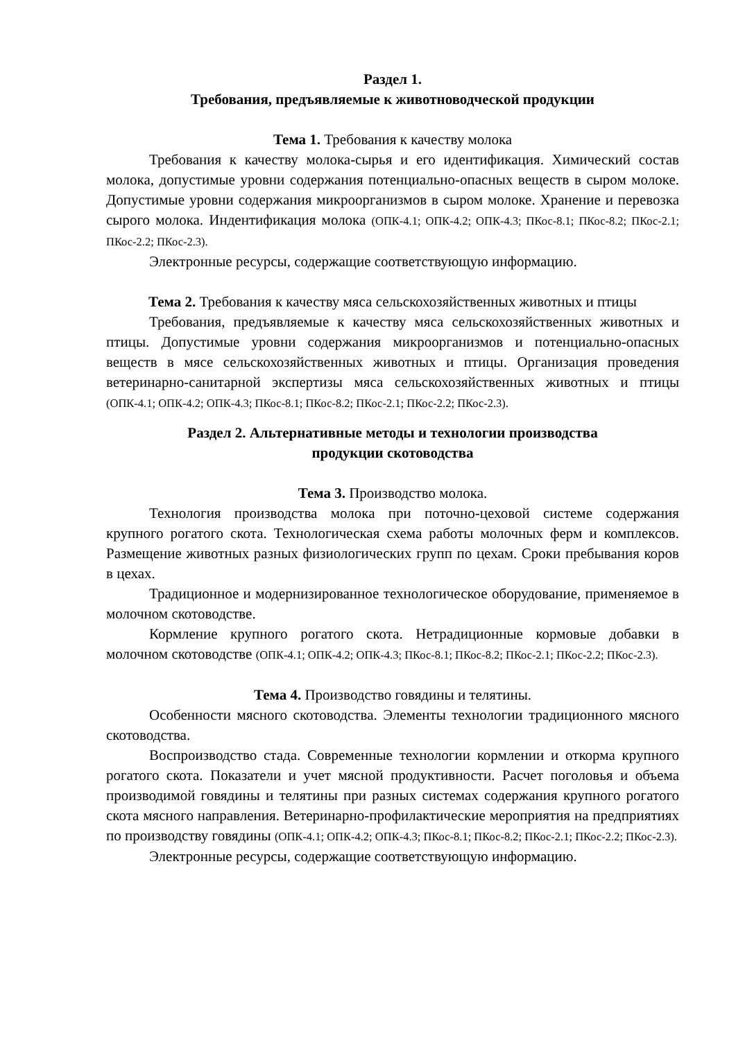Раздел 1.
Требования, предъявляемые к животноводческой продукции
Тема 1. Требования к качеству молока
Требования к качеству молока-сырья и его идентификация. Химический состав молока, допустимые уровни содержания потенциально-опасных веществ в сыром молоке. Допустимые уровни содержания микроорганизмов в сыром молоке. Хранение и перевозка сырого молока. Индентификация молока (ОПК-4.1; ОПК-4.2; ОПК-4.3; ПКос-8.1; ПКос-8.2; ПКос-2.1; ПКос-2.2; ПКос-2.3).
Электронные ресурсы, содержащие соответствующую информацию.
Тема 2. Требования к качеству мяса сельскохозяйственных животных и птицы
Требования, предъявляемые к качеству мяса сельскохозяйственных животных и птицы. Допустимые уровни содержания микроорганизмов и потенциально-опасных веществ в мясе сельскохозяйственных животных и птицы. Организация проведения ветеринарно-санитарной экспертизы мяса сельскохозяйственных животных и птицы (ОПК-4.1; ОПК-4.2; ОПК-4.3; ПКос-8.1; ПКос-8.2; ПКос-2.1; ПКос-2.2; ПКос-2.3).
Раздел 2. Альтернативные методы и технологии производства
продукции скотоводства
Тема 3. Производство молока.
Технология производства молока при поточно-цеховой системе содержания крупного рогатого скота. Технологическая схема работы молочных ферм и комплексов. Размещение животных разных физиологических групп по цехам. Сроки пребывания коров в цехах.
Традиционное и модернизированное технологическое оборудование, применяемое в молочном скотоводстве.
Кормление крупного рогатого скота. Нетрадиционные кормовые добавки в молочном скотоводстве (ОПК-4.1; ОПК-4.2; ОПК-4.3; ПКос-8.1; ПКос-8.2; ПКос-2.1; ПКос-2.2; ПКос-2.3).
Тема 4. Производство говядины и телятины.
Особенности мясного скотоводства. Элементы технологии традиционного мясного скотоводства.
Воспроизводство стада. Современные технологии кормлении и откорма крупного рогатого скота. Показатели и учет мясной продуктивности. Расчет поголовья и объема производимой говядины и телятины при разных системах содержания крупного рогатого скота мясного направления. Ветеринарно-профилактические мероприятия на предприятиях по производству говядины (ОПК-4.1; ОПК-4.2; ОПК-4.3; ПКос-8.1; ПКос-8.2; ПКос-2.1; ПКос-2.2; ПКос-2.3).
Электронные ресурсы, содержащие соответствующую информацию.